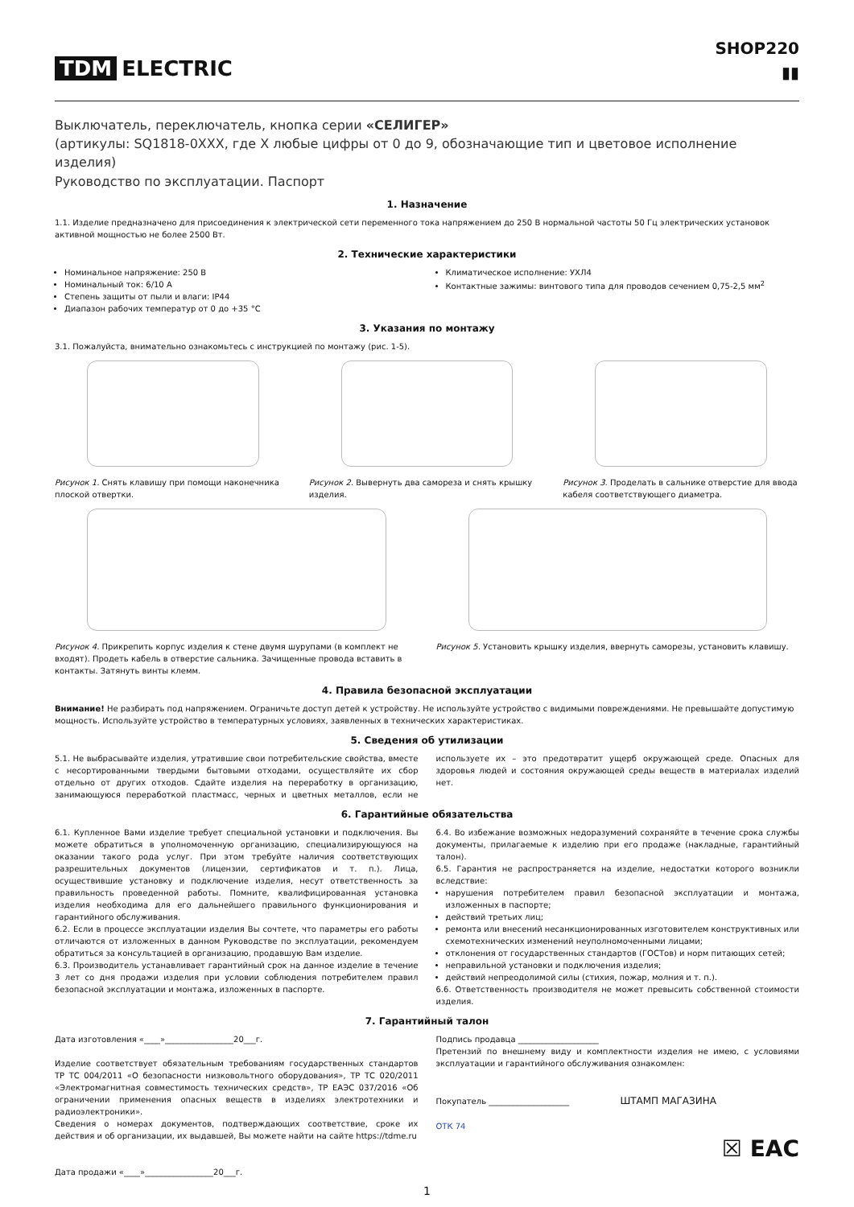TDM ELECTRIC
SHOP220
▮▮
Выключатель, переключатель, кнопка серии «СЕЛИГЕР»
(артикулы: SQ1818-0XXX, где X любые цифры от 0 до 9, обозначающие тип и цветовое исполнение изделия)
Руководство по эксплуатации. Паспорт
1. Назначение
1.1. Изделие предназначено для присоединения к электрической сети переменного тока напряжением до 250 В нормальной частоты 50 Гц электрических установок активной мощностью не более 2500 Вт.
2. Технические характеристики
Номинальное напряжение: 250 В
Номинальный ток: 6/10 А
Степень защиты от пыли и влаги: IP44
Диапазон рабочих температур от 0 до +35 °С
Климатическое исполнение: УХЛ4
Контактные зажимы: винтового типа для проводов сечением 0,75-2,5 мм<sup>2</sup>
3. Указания по монтажу
3.1. Пожалуйста, внимательно ознакомьтесь с инструкцией по монтажу (рис. 1-5).
Рисунок 1. Снять клавишу при помощи наконечника плоской отвертки.
Рисунок 2. Вывернуть два самореза и снять крышку изделия.
Рисунок 3. Проделать в сальнике отверстие для ввода кабеля соответствующего диаметра.
Рисунок 4. Прикрепить корпус изделия к стене двумя шурупами (в комплект не входят). Продеть кабель в отверстие сальника. Зачищенные провода вставить в контакты. Затянуть винты клемм.
Рисунок 5. Установить крышку изделия, ввернуть саморезы, установить клавишу.
4. Правила безопасной эксплуатации
Внимание! Не разбирать под напряжением. Ограничьте доступ детей к устройству. Не используйте устройство с видимыми повреждениями. Не превышайте допустимую мощность. Используйте устройство в температурных условиях, заявленных в технических характеристиках.
5. Сведения об утилизации
5.1. Не выбрасывайте изделия, утратившие свои потребительские свойства, вместе с несортированными твердыми бытовыми отходами, осуществляйте их сбор отдельно от других отходов. Сдайте изделия на переработку в организацию, занимающуюся переработкой пластмасс, черных и цветных металлов, если не используете их – это предотвратит ущерб окружающей среде. Опасных для здоровья людей и состояния окружающей среды веществ в материалах изделий нет.
6. Гарантийные обязательства
6.1. Купленное Вами изделие требует специальной установки и подключения. Вы можете обратиться в уполномоченную организацию, специализирующуюся на оказании такого рода услуг. При этом требуйте наличия соответствующих разрешительных документов (лицензии, сертификатов и т. п.). Лица, осуществившие установку и подключение изделия, несут ответственность за правильность проведенной работы. Помните, квалифицированная установка изделия необходима для его дальнейшего правильного функционирования и гарантийного обслуживания.
6.2. Если в процессе эксплуатации изделия Вы сочтете, что параметры его работы отличаются от изложенных в данном Руководстве по эксплуатации, рекомендуем обратиться за консультацией в организацию, продавшую Вам изделие.
6.3. Производитель устанавливает гарантийный срок на данное изделие в течение 3 лет со дня продажи изделия при условии соблюдения потребителем правил безопасной эксплуатации и монтажа, изложенных в паспорте.
6.4. Во избежание возможных недоразумений сохраняйте в течение срока службы документы, прилагаемые к изделию при его продаже (накладные, гарантийный талон).
6.5. Гарантия не распространяется на изделие, недостатки которого возникли вследствие:
нарушения потребителем правил безопасной эксплуатации и монтажа, изложенных в паспорте;
действий третьих лиц;
ремонта или внесений несанкционированных изготовителем конструктивных или схемотехнических изменений неуполномоченными лицами;
отклонения от государственных стандартов (ГОСТов) и норм питающих сетей;
неправильной установки и подключения изделия;
действий непреодолимой силы (стихия, пожар, молния и т. п.).
6.6. Ответственность производителя не может превысить собственной стоимости изделия.
7. Гарантийный талон
Дата изготовления «____»_________________20___г.
Изделие соответствует обязательным требованиям государственных стандартов ТР ТС 004/2011 «О безопасности низковольтного оборудования», ТР ТС 020/2011 «Электромагнитная совместимость технических средств», ТР ЕАЭС 037/2016 «Об ограничении применения опасных веществ в изделиях электротехники и радиоэлектроники».
Сведения о номерах документов, подтверждающих соответствие, сроке их действия и об организации, их выдавшей, Вы можете найти на сайте https://tdme.ru
Дата продажи «____»_________________20___г.
Подпись продавца ____________________
Претензий по внешнему виду и комплектности изделия не имею, с условиями эксплуатации и гарантийного обслуживания ознакомлен:
Покупатель ____________________ ШТАМП МАГАЗИНА
ОТК 74
☒ EAC
1